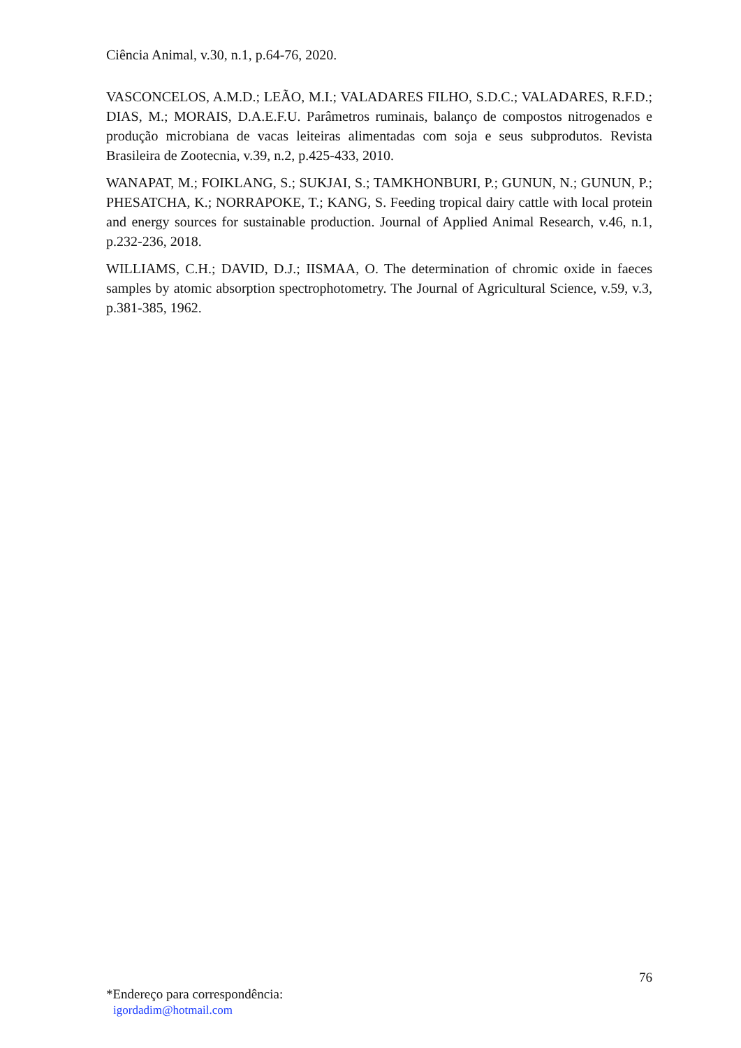Ciência Animal, v.30, n.1, p.64-76, 2020.
VASCONCELOS, A.M.D.; LEÃO, M.I.; VALADARES FILHO, S.D.C.; VALADARES, R.F.D.; DIAS, M.; MORAIS, D.A.E.F.U. Parâmetros ruminais, balanço de compostos nitrogenados e produção microbiana de vacas leiteiras alimentadas com soja e seus subprodutos. Revista Brasileira de Zootecnia, v.39, n.2, p.425-433, 2010.
WANAPAT, M.; FOIKLANG, S.; SUKJAI, S.; TAMKHONBURI, P.; GUNUN, N.; GUNUN, P.; PHESATCHA, K.; NORRAPOKE, T.; KANG, S. Feeding tropical dairy cattle with local protein and energy sources for sustainable production. Journal of Applied Animal Research, v.46, n.1, p.232-236, 2018.
WILLIAMS, C.H.; DAVID, D.J.; IISMAA, O. The determination of chromic oxide in faeces samples by atomic absorption spectrophotometry. The Journal of Agricultural Science, v.59, v.3, p.381-385, 1962.
76
*Endereço para correspondência:
igordadim@hotmail.com